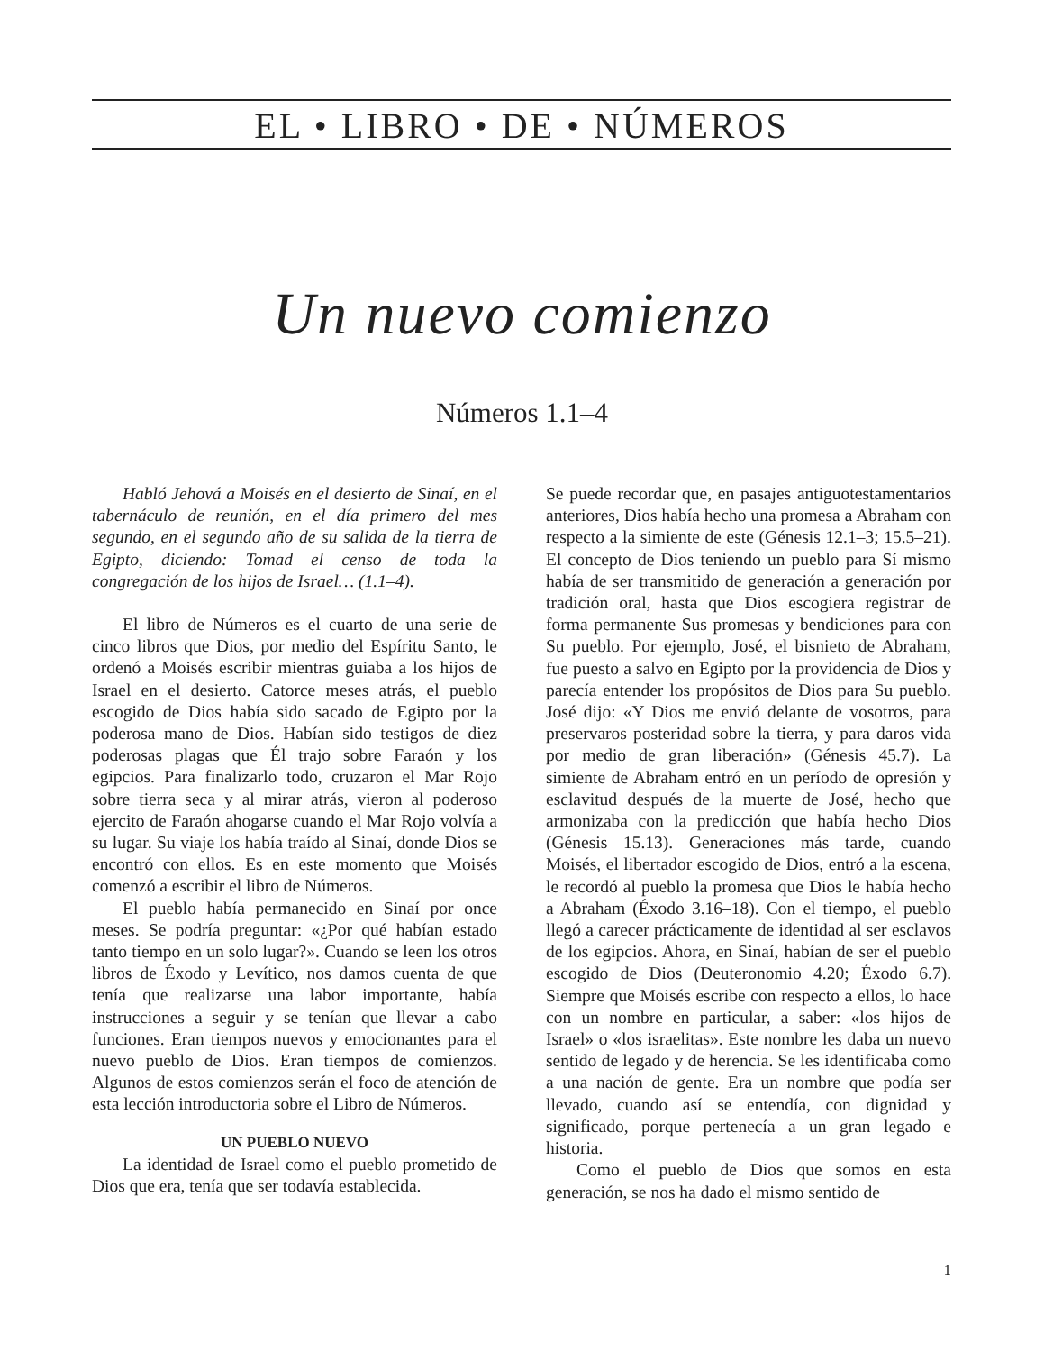EL • LIBRO • DE • NÚMEROS
Un nuevo comienzo
Números 1.1–4
Habló Jehová a Moisés en el desierto de Sinaí, en el tabernáculo de reunión, en el día primero del mes segundo, en el segundo año de su salida de la tierra de Egipto, diciendo: Tomad el censo de toda la congregación de los hijos de Israel… (1.1–4).
El libro de Números es el cuarto de una serie de cinco libros que Dios, por medio del Espíritu Santo, le ordenó a Moisés escribir mientras guiaba a los hijos de Israel en el desierto. Catorce meses atrás, el pueblo escogido de Dios había sido sacado de Egipto por la poderosa mano de Dios. Habían sido testigos de diez poderosas plagas que Él trajo sobre Faraón y los egipcios. Para finalizarlo todo, cruzaron el Mar Rojo sobre tierra seca y al mirar atrás, vieron al poderoso ejercito de Faraón ahogarse cuando el Mar Rojo volvía a su lugar. Su viaje los había traído al Sinaí, donde Dios se encontró con ellos. Es en este momento que Moisés comenzó a escribir el libro de Números.
El pueblo había permanecido en Sinaí por once meses. Se podría preguntar: «¿Por qué habían estado tanto tiempo en un solo lugar?». Cuando se leen los otros libros de Éxodo y Levítico, nos damos cuenta de que tenía que realizarse una labor importante, había instrucciones a seguir y se tenían que llevar a cabo funciones. Eran tiempos nuevos y emocionantes para el nuevo pueblo de Dios. Eran tiempos de comienzos. Algunos de estos comienzos serán el foco de atención de esta lección introductoria sobre el Libro de Números.
UN PUEBLO NUEVO
La identidad de Israel como el pueblo prometido de Dios que era, tenía que ser todavía establecida.
Se puede recordar que, en pasajes antiguotestamentarios anteriores, Dios había hecho una promesa a Abraham con respecto a la simiente de este (Génesis 12.1–3; 15.5–21). El concepto de Dios teniendo un pueblo para Sí mismo había de ser transmitido de generación a generación por tradición oral, hasta que Dios escogiera registrar de forma permanente Sus promesas y bendiciones para con Su pueblo. Por ejemplo, José, el bisnieto de Abraham, fue puesto a salvo en Egipto por la providencia de Dios y parecía entender los propósitos de Dios para Su pueblo. José dijo: «Y Dios me envió delante de vosotros, para preservaros posteridad sobre la tierra, y para daros vida por medio de gran liberación» (Génesis 45.7). La simiente de Abraham entró en un período de opresión y esclavitud después de la muerte de José, hecho que armonizaba con la predicción que había hecho Dios (Génesis 15.13). Generaciones más tarde, cuando Moisés, el libertador escogido de Dios, entró a la escena, le recordó al pueblo la promesa que Dios le había hecho a Abraham (Éxodo 3.16–18). Con el tiempo, el pueblo llegó a carecer prácticamente de identidad al ser esclavos de los egipcios. Ahora, en Sinaí, habían de ser el pueblo escogido de Dios (Deuteronomio 4.20; Éxodo 6.7). Siempre que Moisés escribe con respecto a ellos, lo hace con un nombre en particular, a saber: «los hijos de Israel» o «los israelitas». Este nombre les daba un nuevo sentido de legado y de herencia. Se les identificaba como a una nación de gente. Era un nombre que podía ser llevado, cuando así se entendía, con dignidad y significado, porque pertenecía a un gran legado e historia.
Como el pueblo de Dios que somos en esta generación, se nos ha dado el mismo sentido de
1